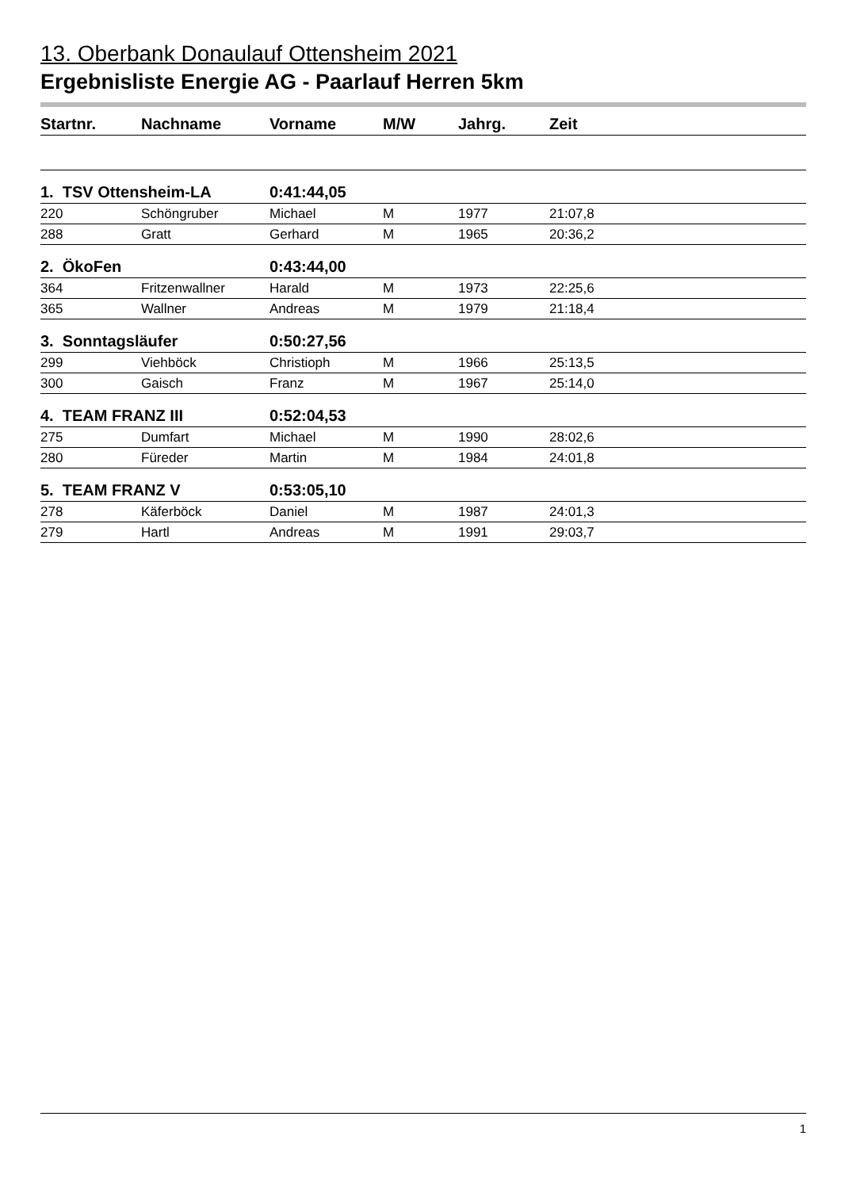13. Oberbank Donaulauf Ottensheim 2021
Ergebnisliste Energie AG - Paarlauf Herren 5km
| Startnr. | Nachname | Vorname | M/W | Jahrg. | Zeit |
| --- | --- | --- | --- | --- | --- |
| 1. TSV Ottensheim-LA | | 0:41:44,05 | | | |
| 220 | Schöngruber | Michael | M | 1977 | 21:07,8 |
| 288 | Gratt | Gerhard | M | 1965 | 20:36,2 |
| 2. ÖkoFen | | 0:43:44,00 | | | |
| 364 | Fritzenwallner | Harald | M | 1973 | 22:25,6 |
| 365 | Wallner | Andreas | M | 1979 | 21:18,4 |
| 3. Sonntagsläufer | | 0:50:27,56 | | | |
| 299 | Viehböck | Christioph | M | 1966 | 25:13,5 |
| 300 | Gaisch | Franz | M | 1967 | 25:14,0 |
| 4. TEAM FRANZ III | | 0:52:04,53 | | | |
| 275 | Dumfart | Michael | M | 1990 | 28:02,6 |
| 280 | Füreder | Martin | M | 1984 | 24:01,8 |
| 5. TEAM FRANZ V | | 0:53:05,10 | | | |
| 278 | Käferböck | Daniel | M | 1987 | 24:01,3 |
| 279 | Hartl | Andreas | M | 1991 | 29:03,7 |
1